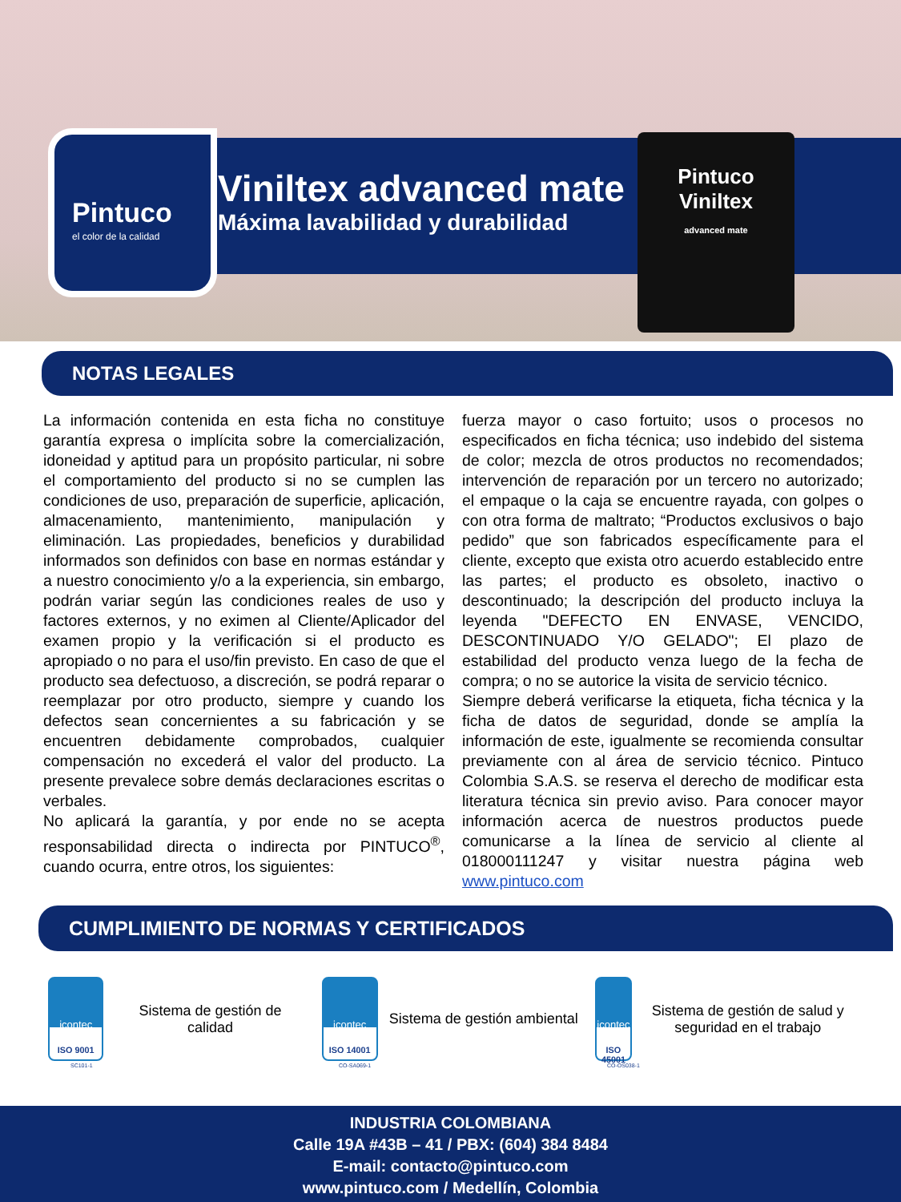Pintuco
el color de la calidad
Viniltex advanced mate
Máxima lavabilidad y durabilidad
Pintuco
Viniltex
advanced mate
NOTAS LEGALES
La información contenida en esta ficha no constituye garantía expresa o implícita sobre la comercialización, idoneidad y aptitud para un propósito particular, ni sobre el comportamiento del producto si no se cumplen las condiciones de uso, preparación de superficie, aplicación, almacenamiento, mantenimiento, manipulación y eliminación. Las propiedades, beneficios y durabilidad informados son definidos con base en normas estándar y a nuestro conocimiento y/o a la experiencia, sin embargo, podrán variar según las condiciones reales de uso y factores externos, y no eximen al Cliente/Aplicador del examen propio y la verificación si el producto es apropiado o no para el uso/fin previsto. En caso de que el producto sea defectuoso, a discreción, se podrá reparar o reemplazar por otro producto, siempre y cuando los defectos sean concernientes a su fabricación y se encuentren debidamente comprobados, cualquier compensación no excederá el valor del producto. La presente prevalece sobre demás declaraciones escritas o verbales.
No aplicará la garantía, y por ende no se acepta responsabilidad directa o indirecta por PINTUCO<sup>®</sup>, cuando ocurra, entre otros, los siguientes:
fuerza mayor o caso fortuito; usos o procesos no especificados en ficha técnica; uso indebido del sistema de color; mezcla de otros productos no recomendados; intervención de reparación por un tercero no autorizado; el empaque o la caja se encuentre rayada, con golpes o con otra forma de maltrato; “Productos exclusivos o bajo pedido” que son fabricados específicamente para el cliente, excepto que exista otro acuerdo establecido entre las partes; el producto es obsoleto, inactivo o descontinuado; la descripción del producto incluya la leyenda "DEFECTO EN ENVASE, VENCIDO, DESCONTINUADO Y/O GELADO"; El plazo de estabilidad del producto venza luego de la fecha de compra; o no se autorice la visita de servicio técnico.
Siempre deberá verificarse la etiqueta, ficha técnica y la ficha de datos de seguridad, donde se amplía la información de este, igualmente se recomienda consultar previamente con al área de servicio técnico. Pintuco Colombia S.A.S. se reserva el derecho de modificar esta literatura técnica sin previo aviso. Para conocer mayor información acerca de nuestros productos puede comunicarse a la línea de servicio al cliente al 018000111247 y visitar nuestra página web www.pintuco.com
CUMPLIMIENTO DE NORMAS Y CERTIFICADOS
icontec
ISO 9001
Sistema de gestión de calidad
icontec
ISO 14001
Sistema de gestión ambiental
icontec
ISO 45001
Sistema de gestión de salud y seguridad en el trabajo
SC101-1 CO-SA069-1 CO-OS038-1
INDUSTRIA COLOMBIANA
Calle 19A #43B – 41 / PBX: (604) 384 8484
E-mail: contacto@pintuco.com
www.pintuco.com / Medellín, Colombia